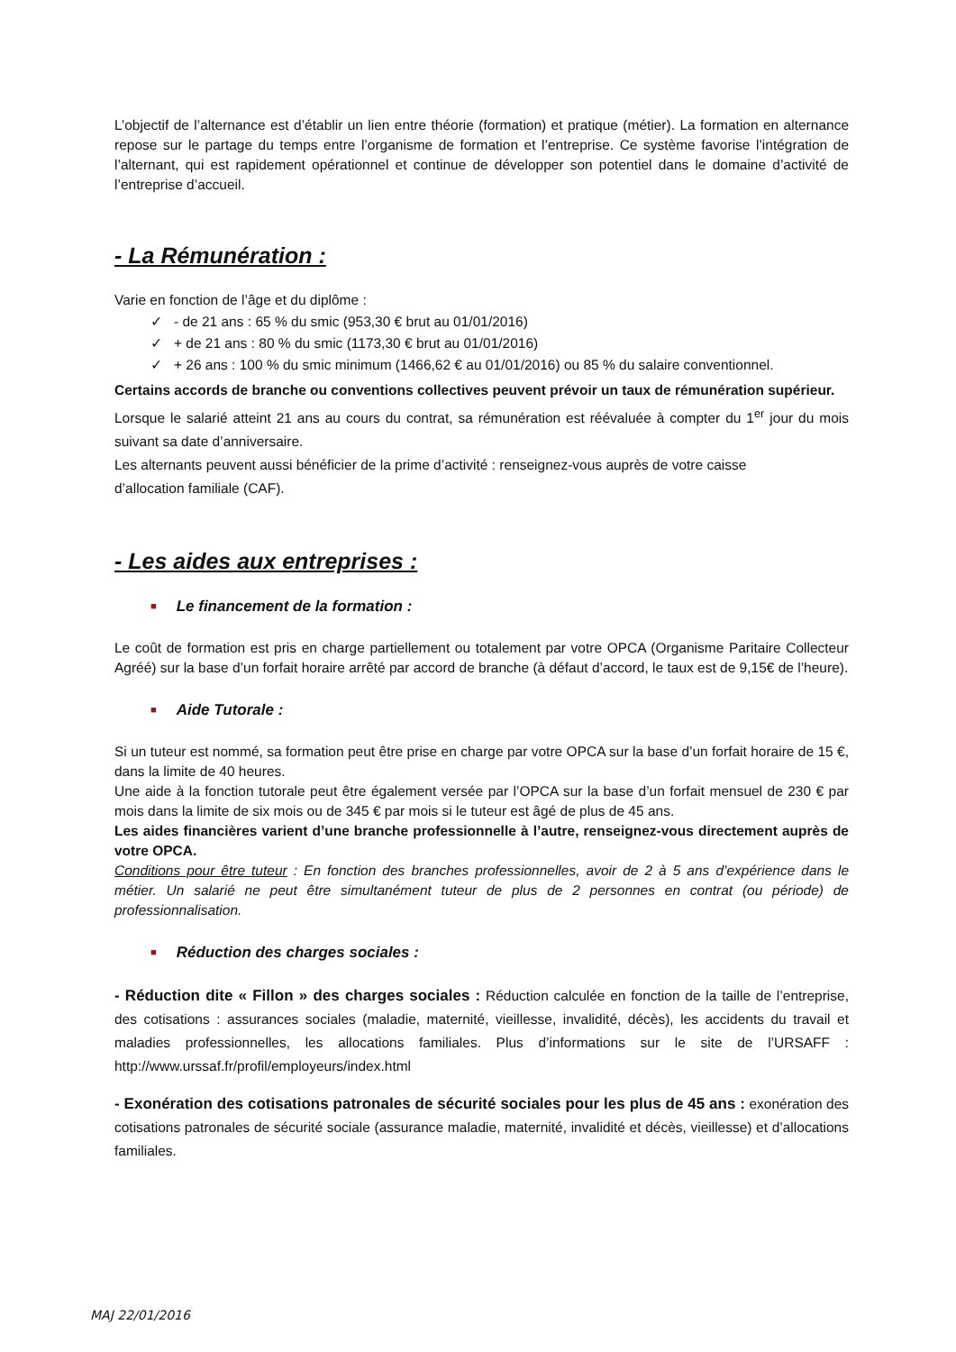L’objectif de l’alternance est d’établir un lien entre théorie (formation) et pratique (métier). La formation en alternance repose sur le partage du temps entre l’organisme de formation et l’entreprise. Ce système favorise l’intégration de l’alternant, qui est rapidement opérationnel et continue de développer son potentiel dans le domaine d’activité de l’entreprise d’accueil.
- La Rémunération :
Varie en fonction de l’âge et du diplôme :
✓ - de 21 ans : 65 % du smic (953,30 € brut au 01/01/2016)
✓ + de 21 ans : 80 % du smic (1173,30 € brut au 01/01/2016)
✓ + 26 ans : 100 % du smic minimum (1466,62 € au 01/01/2016) ou 85 % du salaire conventionnel.
Certains accords de branche ou conventions collectives peuvent prévoir un taux de rémunération supérieur.
Lorsque le salarié atteint 21 ans au cours du contrat, sa rémunération est réévaluée à compter du 1<sup>er</sup> jour du mois suivant sa date d’anniversaire.
Les alternants peuvent aussi bénéficier de la prime d’activité : renseignez-vous auprès de votre caisse
d’allocation familiale (CAF).
- Les aides aux entreprises :
■ Le financement de la formation :
Le coût de formation est pris en charge partiellement ou totalement par votre OPCA (Organisme Paritaire Collecteur Agréé) sur la base d’un forfait horaire arrêté par accord de branche (à défaut d’accord, le taux est de 9,15€ de l’heure).
■ Aide Tutorale :
Si un tuteur est nommé, sa formation peut être prise en charge par votre OPCA sur la base d’un forfait horaire de 15 €, dans la limite de 40 heures.
Une aide à la fonction tutorale peut être également versée par l’OPCA sur la base d’un forfait mensuel de 230 € par mois dans la limite de six mois ou de 345 € par mois si le tuteur est âgé de plus de 45 ans.
Les aides financières varient d’une branche professionnelle à l’autre, renseignez-vous directement auprès de votre OPCA.
Conditions pour être tuteur : En fonction des branches professionnelles, avoir de 2 à 5 ans d’expérience dans le métier. Un salarié ne peut être simultanément tuteur de plus de 2 personnes en contrat (ou période) de professionnalisation.
■ Réduction des charges sociales :
- Réduction dite « Fillon » des charges sociales : Réduction calculée en fonction de la taille de l’entreprise, des cotisations : assurances sociales (maladie, maternité, vieillesse, invalidité, décès), les accidents du travail et maladies professionnelles, les allocations familiales. Plus d’informations sur le site de l’URSAFF : http://www.urssaf.fr/profil/employeurs/index.html
- Exonération des cotisations patronales de sécurité sociales pour les plus de 45 ans : exonération des cotisations patronales de sécurité sociale (assurance maladie, maternité, invalidité et décès, vieillesse) et d’allocations familiales.
MAJ 22/01/2016